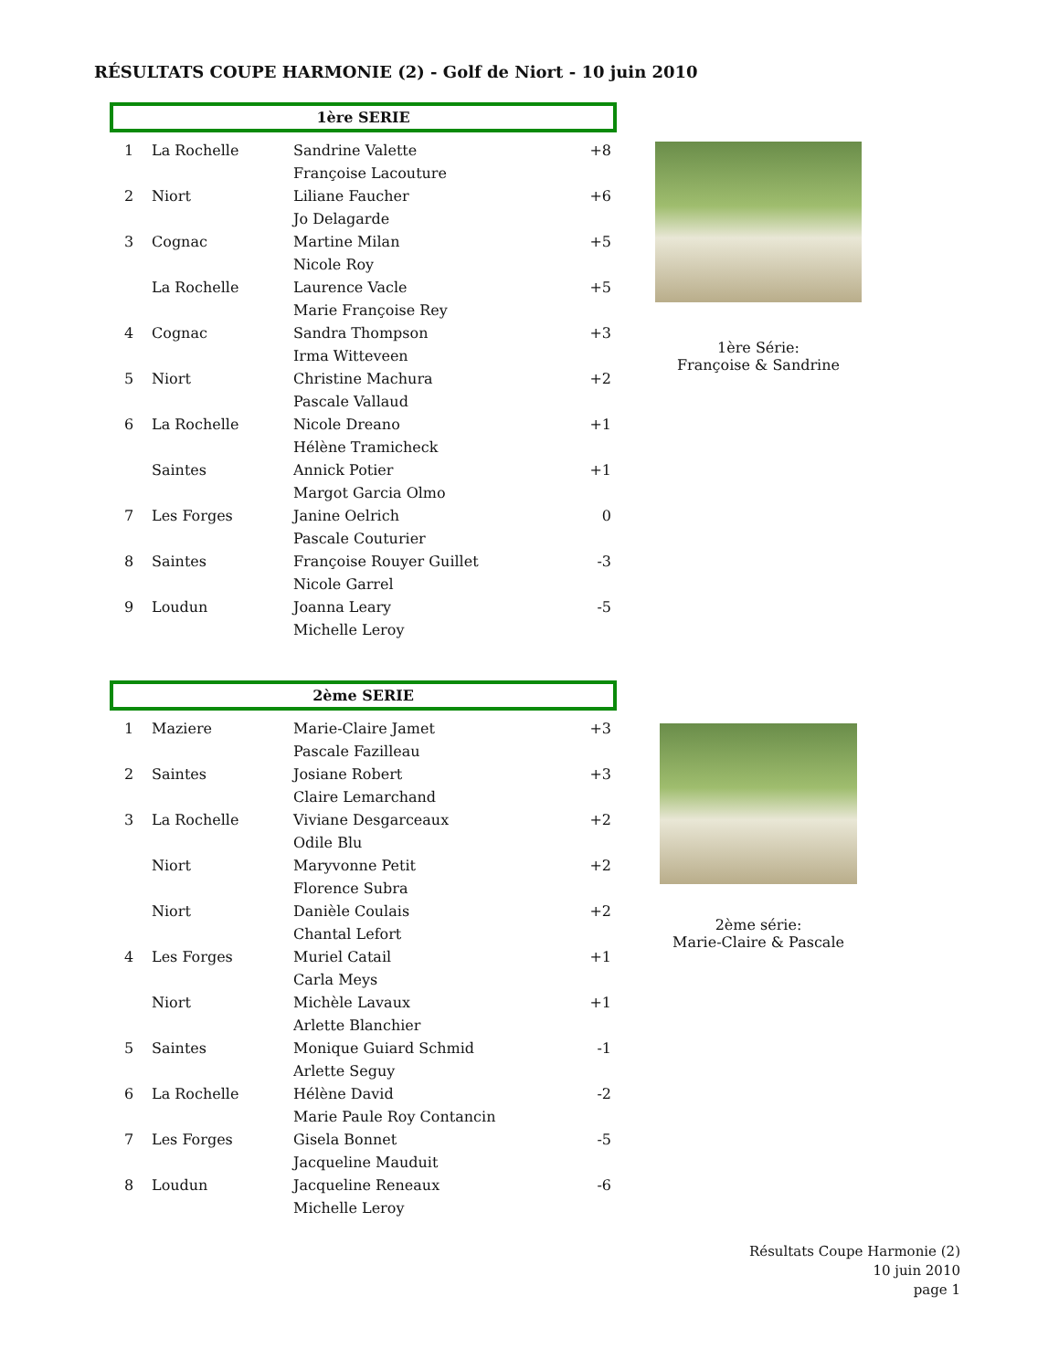RÉSULTATS COUPE HARMONIE (2) - Golf de Niort - 10 juin 2010
1ère SERIE
| 1 | La Rochelle | Sandrine Valette | +8 |
| | | Françoise Lacouture | |
| 2 | Niort | Liliane Faucher | +6 |
| | | Jo Delagarde | |
| 3 | Cognac | Martine Milan | +5 |
| | | Nicole Roy | |
| | La Rochelle | Laurence Vacle | +5 |
| | | Marie Françoise Rey | |
| 4 | Cognac | Sandra Thompson | +3 |
| | | Irma Witteveen | |
| 5 | Niort | Christine Machura | +2 |
| | | Pascale Vallaud | |
| 6 | La Rochelle | Nicole Dreano | +1 |
| | | Hélène Tramicheck | |
| | Saintes | Annick Potier | +1 |
| | | Margot Garcia Olmo | |
| 7 | Les Forges | Janine Oelrich | 0 |
| | | Pascale Couturier | |
| 8 | Saintes | Françoise Rouyer Guillet | -3 |
| | | Nicole Garrel | |
| 9 | Loudun | Joanna Leary | -5 |
| | | Michelle Leroy | |
1ère Série:
Françoise & Sandrine
2ème SERIE
| 1 | Maziere | Marie-Claire Jamet | +3 |
| | | Pascale Fazilleau | |
| 2 | Saintes | Josiane Robert | +3 |
| | | Claire Lemarchand | |
| 3 | La Rochelle | Viviane Desgarceaux | +2 |
| | | Odile Blu | |
| | Niort | Maryvonne Petit | +2 |
| | | Florence Subra | |
| | Niort | Danièle Coulais | +2 |
| | | Chantal Lefort | |
| 4 | Les Forges | Muriel Catail | +1 |
| | | Carla Meys | |
| | Niort | Michèle Lavaux | +1 |
| | | Arlette Blanchier | |
| 5 | Saintes | Monique Guiard Schmid | -1 |
| | | Arlette Seguy | |
| 6 | La Rochelle | Hélène David | -2 |
| | | Marie Paule Roy Contancin | |
| 7 | Les Forges | Gisela Bonnet | -5 |
| | | Jacqueline Mauduit | |
| 8 | Loudun | Jacqueline Reneaux | -6 |
| | | Michelle Leroy | |
2ème série:
Marie-Claire & Pascale
Résultats Coupe Harmonie (2)
10 juin 2010
page 1